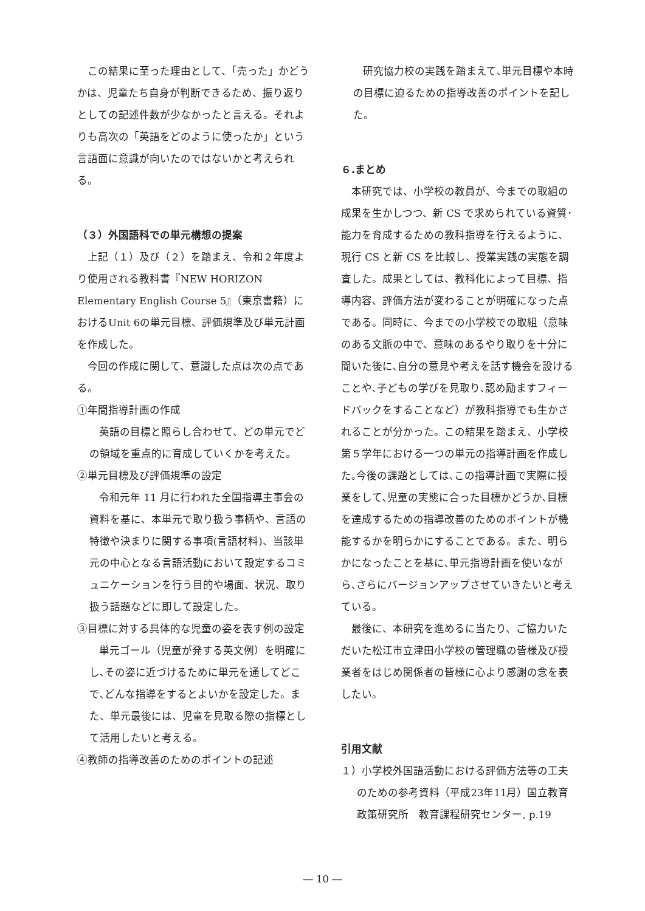この結果に至った理由として、「売った」かどうかは、児童たち自身が判断できるため、振り返りとしての記述件数が少なかったと言える。それよりも高次の「英語をどのように使ったか」という言語面に意識が向いたのではないかと考えられる。
（３）外国語科での単元構想の提案
上記（１）及び（２）を踏まえ、令和２年度より使用される教科書『NEW HORIZON Elementary English Course 5』（東京書籍）におけるUnit 6の単元目標、評価規準及び単元計画を作成した。
今回の作成に関して、意識した点は次の点である。
①年間指導計画の作成
英語の目標と照らし合わせて、どの単元でどの領域を重点的に育成していくかを考えた。
②単元目標及び評価規準の設定
令和元年 11 月に行われた全国指導主事会の資料を基に、本単元で取り扱う事柄や、言語の特徴や決まりに関する事項(言語材料)、当該単元の中心となる言語活動において設定するコミュニケーションを行う目的や場面、状況、取り扱う話題などに即して設定した。
③目標に対する具体的な児童の姿を表す例の設定
単元ゴール（児童が発する英文例）を明確にし､その姿に近づけるために単元を通してどこで､どんな指導をするとよいかを設定した。また、単元最後には、児童を見取る際の指標として活用したいと考える。
④教師の指導改善のためのポイントの記述
研究協力校の実践を踏まえて､単元目標や本時の目標に迫るための指導改善のポイントを記した。
６.まとめ
本研究では、小学校の教員が、今までの取組の成果を生かしつつ、新 CS で求められている資質･能力を育成するための教科指導を行えるように、現行 CS と新 CS を比較し、授業実践の実態を調査した。成果としては、教科化によって目標、指導内容、評価方法が変わることが明確になった点である。同時に、今までの小学校での取組（意味のある文脈の中で、意味のあるやり取りを十分に聞いた後に､自分の意見や考えを話す機会を設けることや､子どもの学びを見取り､認め励ますフィードバックをすることなど）が教科指導でも生かされることが分かった。この結果を踏まえ、小学校第５学年における一つの単元の指導計画を作成した｡今後の課題としては､この指導計画で実際に授業をして､児童の実態に合った目標かどうか､目標を達成するための指導改善のためのポイントが機能するかを明らかにすることである。また、明らかになったことを基に､単元指導計画を使いながら､さらにバージョンアップさせていきたいと考えている。
最後に、本研究を進めるに当たり、ご協力いただいた松江市立津田小学校の管理職の皆様及び授業者をはじめ関係者の皆様に心より感謝の念を表したい。
引用文献
１）小学校外国語活動における評価方法等の工夫のための参考資料（平成23年11月）国立教育政策研究所　教育課程研究センター, p.19
― 10 ―